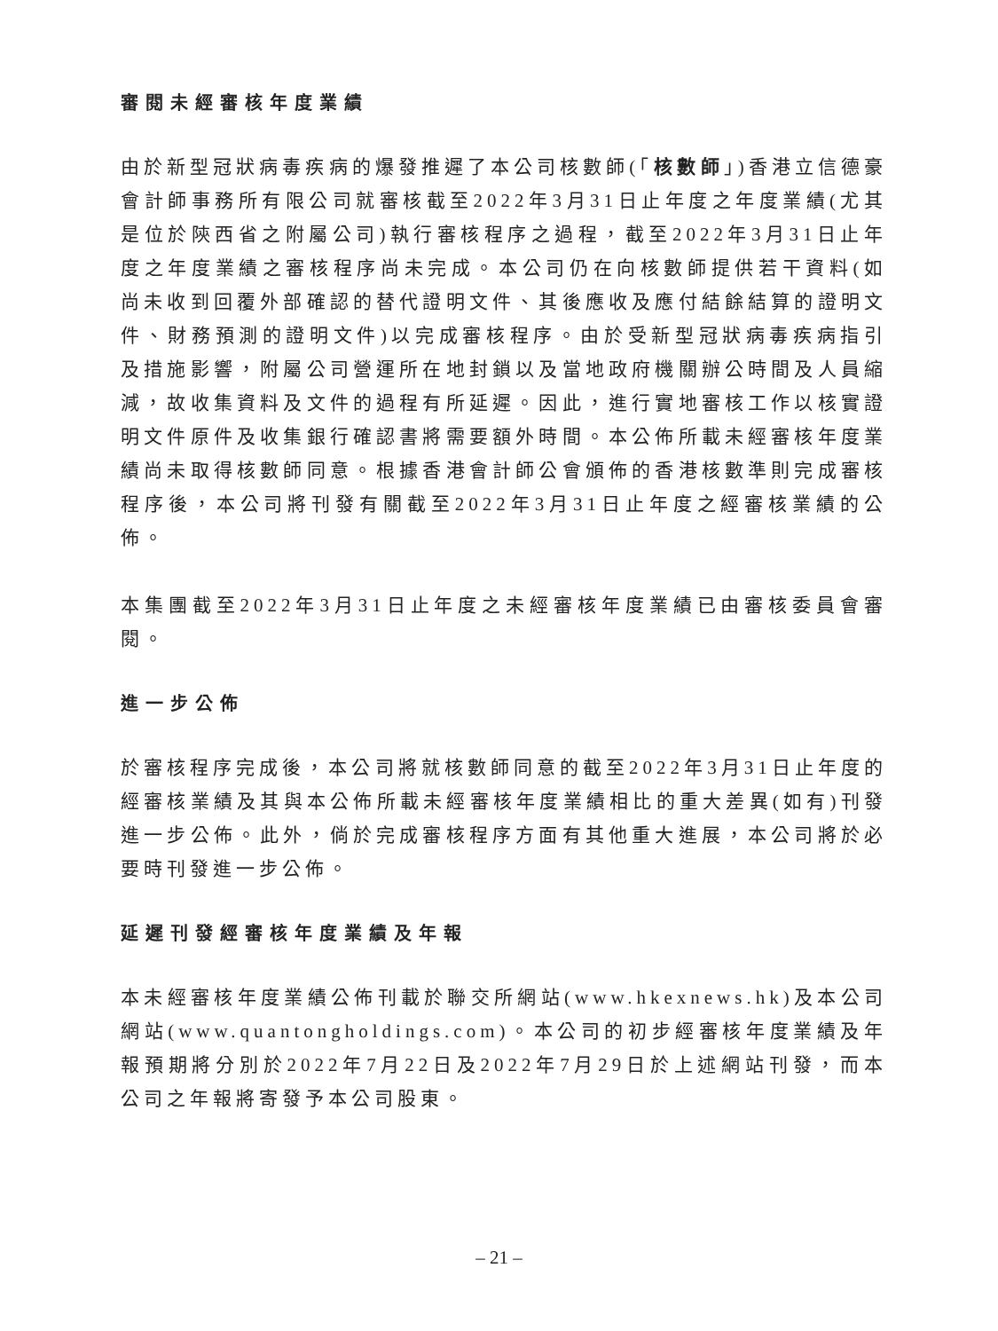審閱未經審核年度業績
由於新型冠狀病毒疾病的爆發推遲了本公司核數師(「核數師」)香港立信德豪會計師事務所有限公司就審核截至2022年3月31日止年度之年度業績(尤其是位於陝西省之附屬公司)執行審核程序之過程，截至2022年3月31日止年度之年度業績之審核程序尚未完成。本公司仍在向核數師提供若干資料(如尚未收到回覆外部確認的替代證明文件、其後應收及應付結餘結算的證明文件、財務預測的證明文件)以完成審核程序。由於受新型冠狀病毒疾病指引及措施影響，附屬公司營運所在地封鎖以及當地政府機關辦公時間及人員縮減，故收集資料及文件的過程有所延遲。因此，進行實地審核工作以核實證明文件原件及收集銀行確認書將需要額外時間。本公佈所載未經審核年度業績尚未取得核數師同意。根據香港會計師公會頒佈的香港核數準則完成審核程序後，本公司將刊發有關截至2022年3月31日止年度之經審核業績的公佈。
本集團截至2022年3月31日止年度之未經審核年度業績已由審核委員會審閱。
進一步公佈
於審核程序完成後，本公司將就核數師同意的截至2022年3月31日止年度的經審核業績及其與本公佈所載未經審核年度業績相比的重大差異(如有)刊發進一步公佈。此外，倘於完成審核程序方面有其他重大進展，本公司將於必要時刊發進一步公佈。
延遲刊發經審核年度業績及年報
本未經審核年度業績公佈刊載於聯交所網站(www.hkexnews.hk)及本公司網站(www.quantongholdings.com)。本公司的初步經審核年度業績及年報預期將分別於2022年7月22日及2022年7月29日於上述網站刊發，而本公司之年報將寄發予本公司股東。
– 21 –